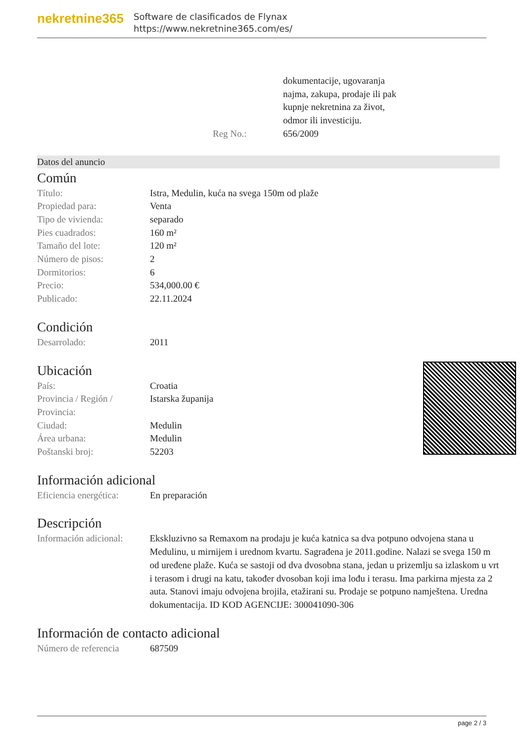nekretnine365
Software de clasificados de Flynax
https://www.nekretnine365.com/es/
| | dokumentacije, ugovaranja najma, zakupa, prodaje ili pak kupnje nekretnina za život, odmor ili investiciju. |
| Reg No.: | 656/2009 |
Datos del anuncio
Común
| Título: | Istra, Medulin, kuća na svega 150m od plaže |
| Propiedad para: | Venta |
| Tipo de vivienda: | separado |
| Pies cuadrados: | 160 m² |
| Tamaño del lote: | 120 m² |
| Número de pisos: | 2 |
| Dormitorios: | 6 |
| Precio: | 534,000.00 € |
| Publicado: | 22.11.2024 |
Condición
| Desarrolado: | 2011 |
Ubicación
| País: | Croatia |
| Provincia / Región / Provincia: | Istarska županija |
| Ciudad: | Medulin |
| Área urbana: | Medulin |
| Poštanski broj: | 52203 |
Información adicional
| Eficiencia energética: | En preparación |
Descripción
| Información adicional: | Ekskluzivno sa Remaxom na prodaju je kuća katnica sa dva potpuno odvojena stana u Medulinu, u mirnijem i urednom kvartu. Sagrađena je 2011.godine. Nalazi se svega 150 m od uređene plaže. Kuća se sastoji od dva dvosobna stana, jedan u prizemlju sa izlaskom u vrt i terasom i drugi na katu, također dvosoban koji ima lođu i terasu. Ima parkirna mjesta za 2 auta. Stanovi imaju odvojena brojila, etažirani su. Prodaje se potpuno namještena. Uredna dokumentacija. ID KOD AGENCIJE: 300041090-306 |
Información de contacto adicional
| Número de referencia | 687509 |
page 2 / 3